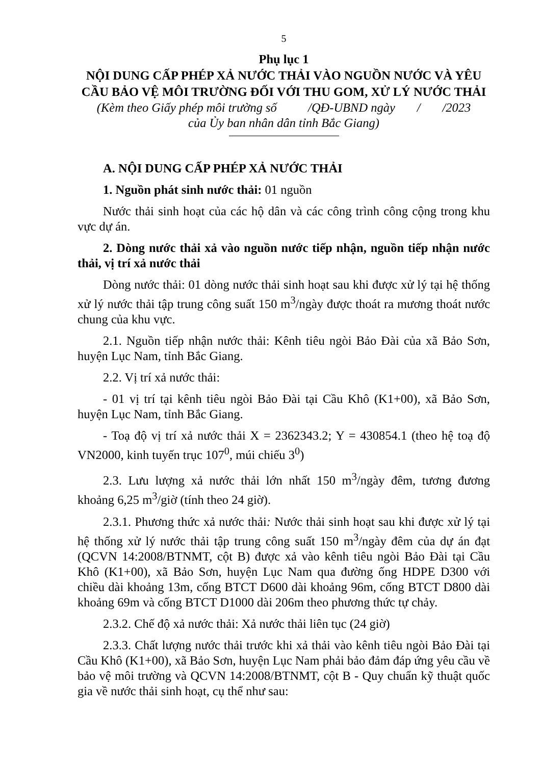5
Phụ lục 1
NỘI DUNG CẤP PHÉP XẢ NƯỚC THẢI VÀO NGUỒN NƯỚC VÀ YÊU CẦU BẢO VỆ MÔI TRƯỜNG ĐỐI VỚI THU GOM, XỬ LÝ NƯỚC THẢI
(Kèm theo Giấy phép môi trường số /QĐ-UBND ngày / /2023
của Ủy ban nhân dân tỉnh Bắc Giang)
A. NỘI DUNG CẤP PHÉP XẢ NƯỚC THẢI
1. Nguồn phát sinh nước thải: 01 nguồn
Nước thải sinh hoạt của các hộ dân và các công trình công cộng trong khu vực dự án.
2. Dòng nước thải xả vào nguồn nước tiếp nhận, nguồn tiếp nhận nước thải, vị trí xả nước thải
Dòng nước thải: 01 dòng nước thải sinh hoạt sau khi được xử lý tại hệ thống xử lý nước thải tập trung công suất 150 m<sup>3</sup>/ngày được thoát ra mương thoát nước chung của khu vực.
2.1. Nguồn tiếp nhận nước thải: Kênh tiêu ngòi Bảo Đài của xã Bảo Sơn, huyện Lục Nam, tỉnh Bắc Giang.
2.2. Vị trí xả nước thải:
- 01 vị trí tại kênh tiêu ngòi Bảo Đài tại Cầu Khô (K1+00), xã Bảo Sơn, huyện Lục Nam, tỉnh Bắc Giang.
- Toạ độ vị trí xả nước thải X = 2362343.2; Y = 430854.1 (theo hệ toạ độ VN2000, kinh tuyến trục 107<sup>0</sup>, múi chiếu 3<sup>0</sup>)
2.3. Lưu lượng xả nước thải lớn nhất 150 m<sup>3</sup>/ngày đêm, tương đương khoảng 6,25 m<sup>3</sup>/giờ (tính theo 24 giờ).
2.3.1. Phương thức xả nước thải: Nước thải sinh hoạt sau khi được xử lý tại hệ thống xử lý nước thải tập trung công suất 150 m<sup>3</sup>/ngày đêm của dự án đạt (QCVN 14:2008/BTNMT, cột B) được xả vào kênh tiêu ngòi Bảo Đài tại Cầu Khô (K1+00), xã Bảo Sơn, huyện Lục Nam qua đường ống HDPE D300 với chiều dài khoảng 13m, cống BTCT D600 dài khoảng 96m, cống BTCT D800 dài khoảng 69m và cống BTCT D1000 dài 206m theo phương thức tự chảy.
2.3.2. Chế độ xả nước thải: Xả nước thải liên tục (24 giờ)
2.3.3. Chất lượng nước thải trước khi xả thải vào kênh tiêu ngòi Bảo Đài tại Cầu Khô (K1+00), xã Bảo Sơn, huyện Lục Nam phải bảo đảm đáp ứng yêu cầu về bảo vệ môi trường và QCVN 14:2008/BTNMT, cột B - Quy chuẩn kỹ thuật quốc gia về nước thải sinh hoạt, cụ thể như sau: